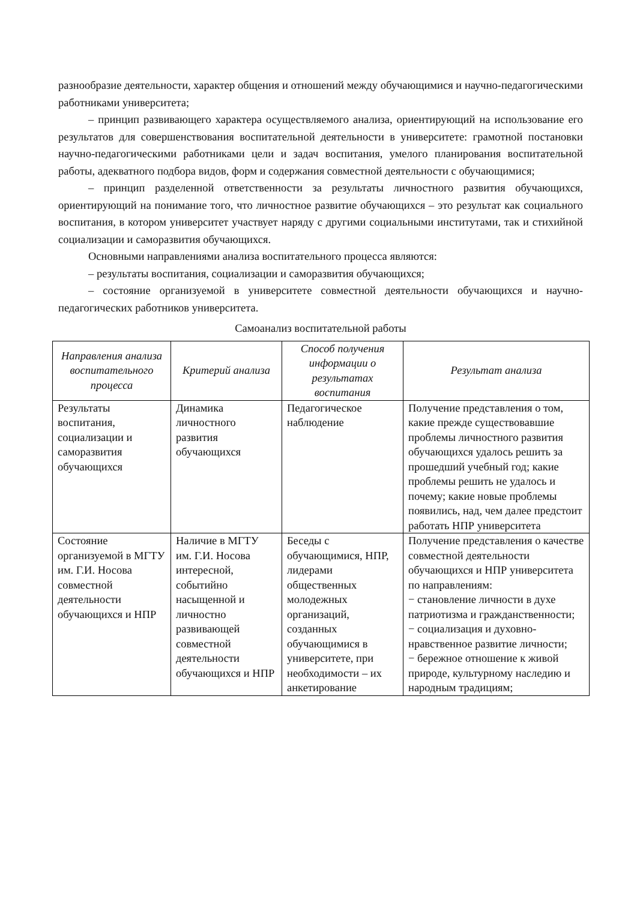разнообразие деятельности, характер общения и отношений между обучающимися и научно-педагогическими работниками университета;
– принцип развивающего характера осуществляемого анализа, ориентирующий на использование его результатов для совершенствования воспитательной деятельности в университете: грамотной постановки научно-педагогическими работниками цели и задач воспитания, умелого планирования воспитательной работы, адекватного подбора видов, форм и содержания совместной деятельности с обучающимися;
– принцип разделенной ответственности за результаты личностного развития обучающихся, ориентирующий на понимание того, что личностное развитие обучающихся – это результат как социального воспитания, в котором университет участвует наряду с другими социальными институтами, так и стихийной социализации и саморазвития обучающихся.
Основными направлениями анализа воспитательного процесса являются:
– результаты воспитания, социализации и саморазвития обучающихся;
– состояние организуемой в университете совместной деятельности обучающихся и научно-педагогических работников университета.
Самоанализ воспитательной работы
| Направления анализа воспитательного процесса | Критерий анализа | Способ получения информации о результатах воспитания | Результат анализа |
| --- | --- | --- | --- |
| Результаты воспитания, социализации и саморазвития обучающихся | Динамика личностного развития обучающихся | Педагогическое наблюдение | Получение представления о том, какие прежде существовавшие проблемы личностного развития обучающихся удалось решить за прошедший учебный год; какие проблемы решить не удалось и почему; какие новые проблемы появились, над, чем далее предстоит работать НПР университета |
| Состояние организуемой в МГТУ им. Г.И. Носова совместной деятельности обучающихся и НПР | Наличие в МГТУ им. Г.И. Носова интересной, событийно насыщенной и личностно развивающей совместной деятельности обучающихся и НПР | Беседы с обучающимися, НПР, лидерами общественных молодежных организаций, созданных обучающимися в университете, при необходимости – их анкетирование | Получение представления о качестве совместной деятельности обучающихся и НПР университета по направлениям: − становление личности в духе патриотизма и гражданственности; − социализация и духовно-нравственное развитие личности; − бережное отношение к живой природе, культурному наследию и народным традициям; |